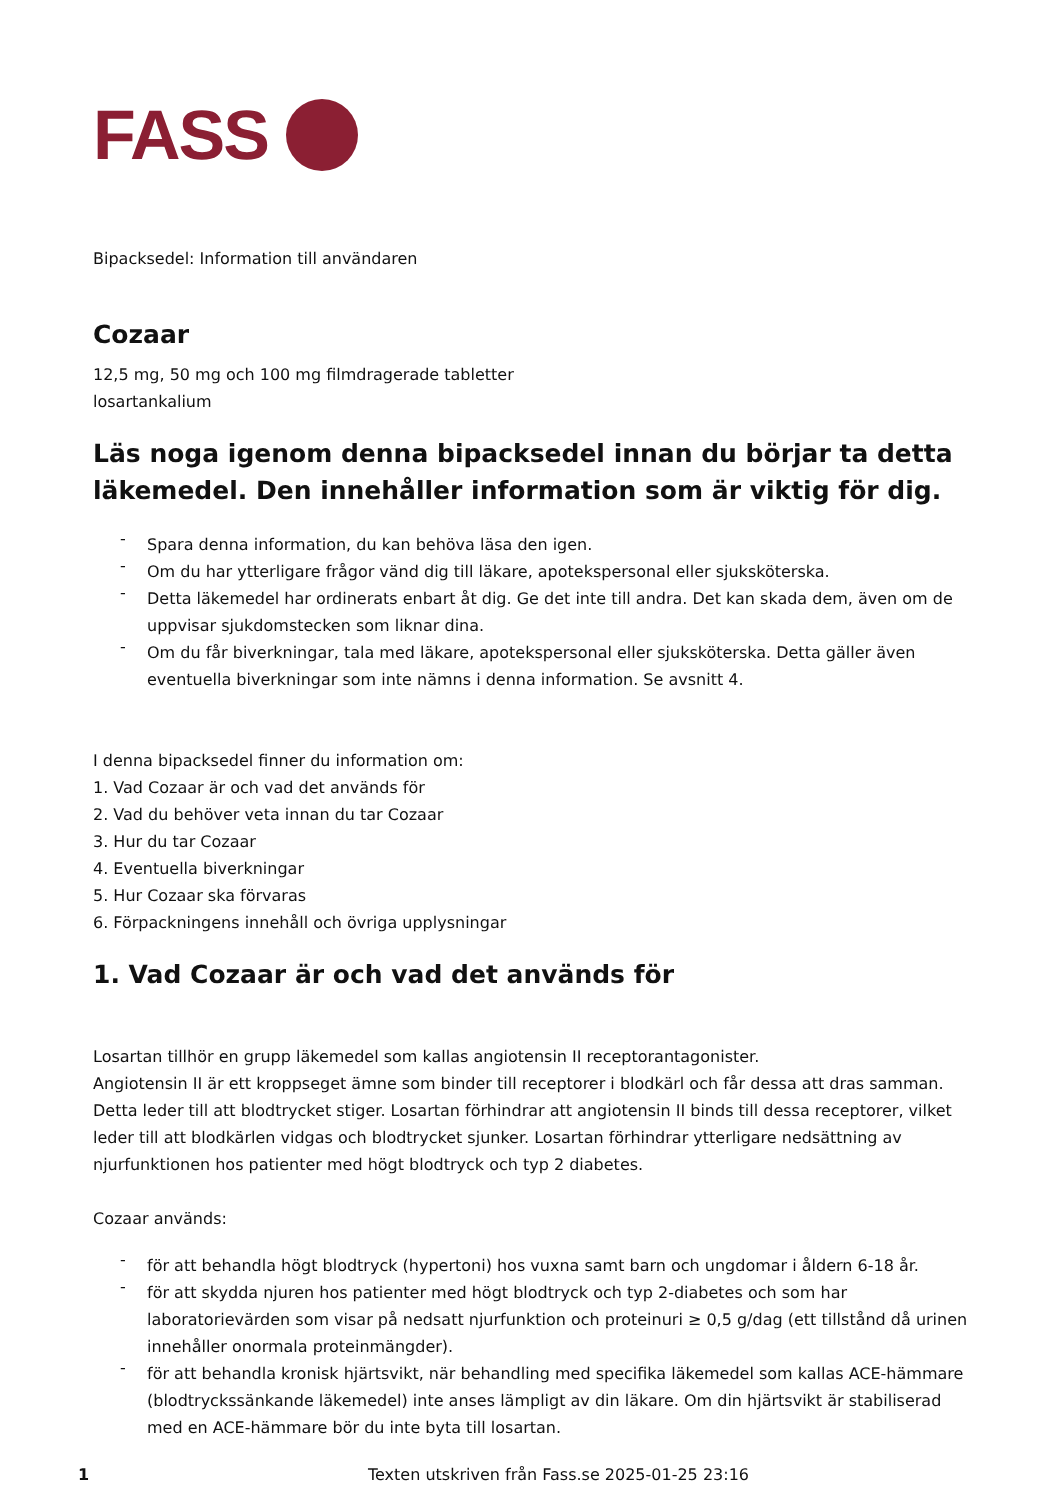FASS
Bipacksedel: Information till användaren
Cozaar
12,5 mg, 50 mg och 100 mg filmdragerade tabletter
losartankalium
Läs noga igenom denna bipacksedel innan du börjar ta detta läkemedel. Den innehåller information som är viktig för dig.
- Spara denna information, du kan behöva läsa den igen.
- Om du har ytterligare frågor vänd dig till läkare, apotekspersonal eller sjuksköterska.
- Detta läkemedel har ordinerats enbart åt dig. Ge det inte till andra. Det kan skada dem, även om de uppvisar sjukdomstecken som liknar dina.
- Om du får biverkningar, tala med läkare, apotekspersonal eller sjuksköterska. Detta gäller även eventuella biverkningar som inte nämns i denna information. Se avsnitt 4.
I denna bipacksedel finner du information om:
1. Vad Cozaar är och vad det används för
2. Vad du behöver veta innan du tar Cozaar
3. Hur du tar Cozaar
4. Eventuella biverkningar
5. Hur Cozaar ska förvaras
6. Förpackningens innehåll och övriga upplysningar
1. Vad Cozaar är och vad det används för
Losartan tillhör en grupp läkemedel som kallas angiotensin II receptorantagonister.
Angiotensin II är ett kroppseget ämne som binder till receptorer i blodkärl och får dessa att dras samman. Detta leder till att blodtrycket stiger. Losartan förhindrar att angiotensin II binds till dessa receptorer, vilket leder till att blodkärlen vidgas och blodtrycket sjunker. Losartan förhindrar ytterligare nedsättning av njurfunktionen hos patienter med högt blodtryck och typ 2 diabetes.
Cozaar används:
- för att behandla högt blodtryck (hypertoni) hos vuxna samt barn och ungdomar i åldern 6-18 år.
- för att skydda njuren hos patienter med högt blodtryck och typ 2-diabetes och som har laboratorievärden som visar på nedsatt njurfunktion och proteinuri ≥ 0,5 g/dag (ett tillstånd då urinen innehåller onormala proteinmängder).
- för att behandla kronisk hjärtsvikt, när behandling med specifika läkemedel som kallas ACE-hämmare (blodtryckssänkande läkemedel) inte anses lämpligt av din läkare. Om din hjärtsvikt är stabiliserad med en ACE-hämmare bör du inte byta till losartan.
1 Texten utskriven från Fass.se 2025-01-25 23:16